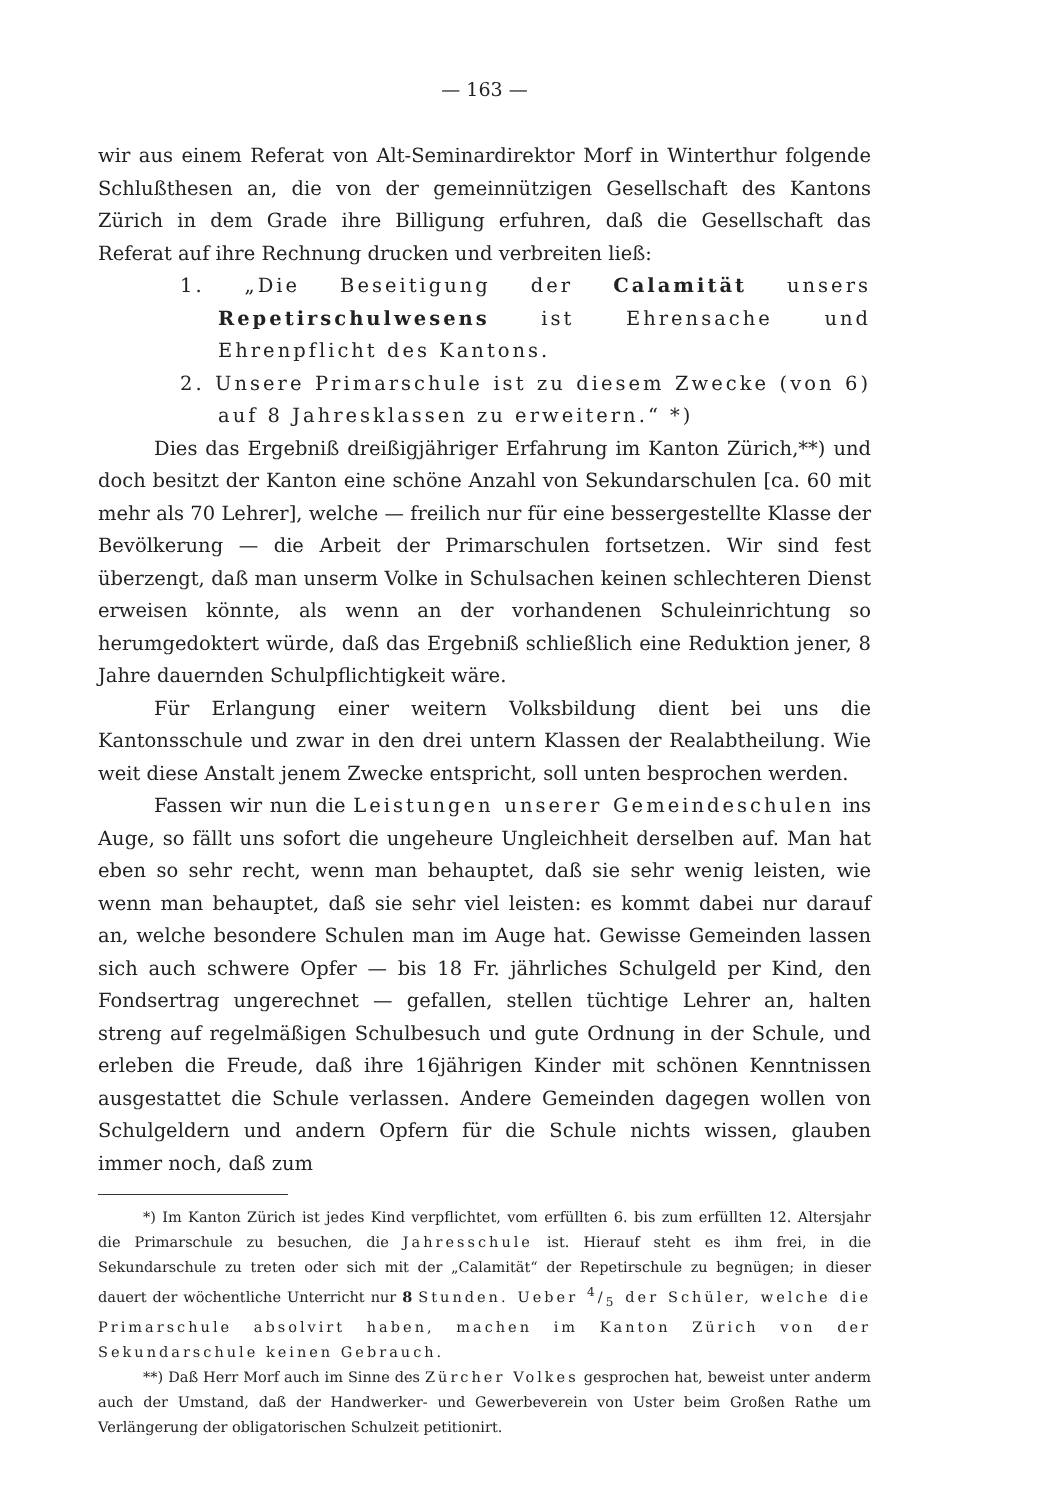— 163 —
wir aus einem Referat von Alt-Seminardirektor Morf in Winterthur folgende Schlußthesen an, die von der gemeinnützigen Gesellschaft des Kantons Zürich in dem Grade ihre Billigung erfuhren, daß die Gesellschaft das Referat auf ihre Rechnung drucken und verbreiten ließ:
1. „Die Beseitigung der Calamität unsers Repetirschulwesens ist Ehrensache und Ehrenpflicht des Kantons.
2. Unsere Primarschule ist zu diesem Zwecke (von 6) auf 8 Jahresklassen zu erweitern.“ *)
Dies das Ergebniß dreißigjähriger Erfahrung im Kanton Zürich,**) und doch besitzt der Kanton eine schöne Anzahl von Sekundarschulen [ca. 60 mit mehr als 70 Lehrer], welche — freilich nur für eine bessergestellte Klasse der Bevölkerung — die Arbeit der Primarschulen fortsetzen. Wir sind fest überzengt, daß man unserm Volke in Schulsachen keinen schlechteren Dienst erweisen könnte, als wenn an der vorhandenen Schuleinrichtung so herumgedoktert würde, daß das Ergebniß schließlich eine Reduktion jener, 8 Jahre dauernden Schulpflichtigkeit wäre.
Für Erlangung einer weitern Volksbildung dient bei uns die Kantonsschule und zwar in den drei untern Klassen der Realabtheilung. Wie weit diese Anstalt jenem Zwecke entspricht, soll unten besprochen werden.
Fassen wir nun die Leistungen unserer Gemeindeschulen ins Auge, so fällt uns sofort die ungeheure Ungleichheit derselben auf. Man hat eben so sehr recht, wenn man behauptet, daß sie sehr wenig leisten, wie wenn man behauptet, daß sie sehr viel leisten: es kommt dabei nur darauf an, welche besondere Schulen man im Auge hat. Gewisse Gemeinden lassen sich auch schwere Opfer — bis 18 Fr. jährliches Schulgeld per Kind, den Fondsertrag ungerechnet — gefallen, stellen tüchtige Lehrer an, halten streng auf regelmäßigen Schulbesuch und gute Ordnung in der Schule, und erleben die Freude, daß ihre 16jährigen Kinder mit schönen Kenntnissen ausgestattet die Schule verlassen. Andere Gemeinden dagegen wollen von Schulgeldern und andern Opfern für die Schule nichts wissen, glauben immer noch, daß zum
*) Im Kanton Zürich ist jedes Kind verpflichtet, vom erfüllten 6. bis zum erfüllten 12. Altersjahr die Primarschule zu besuchen, die Jahresschule ist. Hierauf steht es ihm frei, in die Sekundarschule zu treten oder sich mit der „Calamität“ der Repetirschule zu begnügen; in dieser dauert der wöchentliche Unterricht nur 8 Stunden. Ueber 4/5 der Schüler, welche die Primarschule absolvirt haben, machen im Kanton Zürich von der Sekundarschule keinen Gebrauch.
**) Daß Herr Morf auch im Sinne des Zürcher Volkes gesprochen hat, beweist unter anderm auch der Umstand, daß der Handwerker- und Gewerbeverein von Uster beim Großen Rathe um Verlängerung der obligatorischen Schulzeit petitionirt.